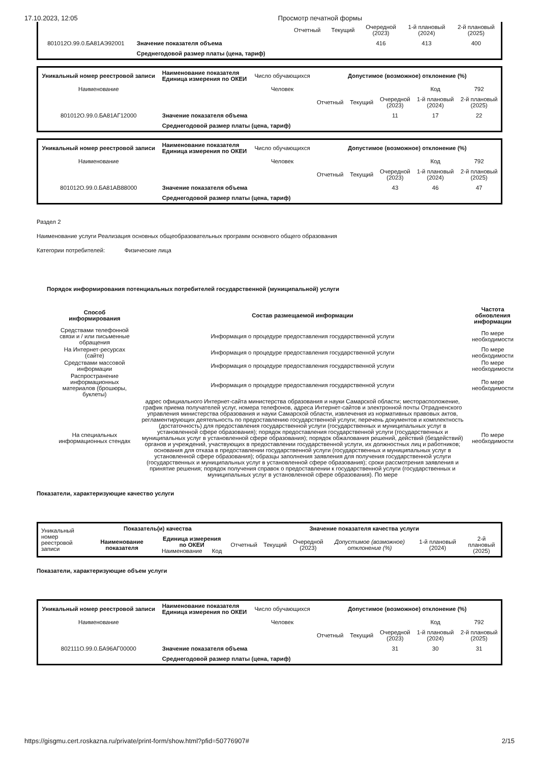17.10.2023, 12:05 Просмотр печатной формы
| | | Отчетный | Текущий | Очередной (2023) | 1-й плановый (2024) | 2-й плановый (2025) |
| 801012О.99.0.БА81АЭ92001 | Значение показателя объема | | | 416 | 413 | 400 |
| | Среднегодовой размер платы (цена, тариф) | | | | | |
| Уникальный номер реестровой записи | Наименование показателя Единица измерения по ОКЕИ | Число обучающихся | Допустимое (возможное) отклонение (%) | | | | |
| Наименование | | Человек | | | | Код | 792 |
| | | | Отчетный | Текущий | Очередной (2023) | 1-й плановый (2024) | 2-й плановый (2025) |
| 801012О.99.0.БА81АГ12000 | Значение показателя объема | | | | 11 | 17 | 22 |
| | Среднегодовой размер платы (цена, тариф) | | | | | | |
| Уникальный номер реестровой записи | Наименование показателя Единица измерения по ОКЕИ | Число обучающихся | Допустимое (возможное) отклонение (%) | | | | |
| Наименование | | Человек | | | | Код | 792 |
| | | | Отчетный | Текущий | Очередной (2023) | 1-й плановый (2024) | 2-й плановый (2025) |
| 801012О.99.0.БА81АВ88000 | Значение показателя объема | | | | 43 | 46 | 47 |
| | Среднегодовой размер платы (цена, тариф) | | | | | | |
Раздел 2
Наименование услуги Реализация основных общеобразовательных программ основного общего образования
Категории потребителей: Физические лица
Порядок информирования потенциальных потребителей государственной (муниципальной) услуги
| Способ информирования | Состав размещаемой информации | Частота обновления информации |
| --- | --- | --- |
| Средствами телефонной связи и / или письменные обращения | Информация о процедуре предоставления государственной услуги | По мере необходимости |
| На Интернет-ресурсах (сайте) | Информация о процедуре предоставления государственной услуги | По мере необходимости |
| Средствами массовой информации | Информация о процедуре предоставления государственной услуги | По мере необходимости |
| Распространение информационных материалов (брошюры, буклеты) | Информация о процедуре предоставления государственной услуги | По мере необходимости |
| На специальных информационных стендах | адрес официального Интернет-сайта министерства образования и науки Самарской области; месторасположение, график приема получателей услуг, номера телефонов, адреса Интернет-сайтов и электронной почты Отрадненского управления министерства образования и науки Самарской области, извлечения из нормативных правовых актов, регламентирующих деятельность по предоставлению государственной услуги; перечень документов и комплектность (достаточность) для предоставления государственной услуги (государственных и муниципальных услуг в установленной сфере образования); порядок предоставления государственной услуги (государственных и муниципальных услуг в установленной сфере образования); порядок обжалования решений, действий (бездействий) органов и учреждений, участвующих в предоставлении государственной услуги, их должностных лиц и работников; основания для отказа в предоставлении государственной услуги (государственных и муниципальных услуг в установленной сфере образования); образцы заполнения заявления для получения государственной услуги (государственных и муниципальных услуг в установленной сфере образования); сроки рассмотрения заявления и принятие решения; порядок получения справок о предоставлении к государственной услуги (государственных и муниципальных услуг в установленной сфере образования). По мере | По мере необходимости |
Показатели, характеризующие качество услуги
| Уникальный номер реестровой записи | Показатель(и) качества | | Значение показателя качества услуги | | | | | |
| | Наименование показателя | Единица измерения по ОКЕИ Наименование Код | Отчетный | Текущий | Очередной (2023) | Допустимое (возможное) отклонение (%) | 1-й плановый (2024) | 2-й плановый (2025) |
Показатели, характеризующие объем услуги
| Уникальный номер реестровой записи | Наименование показателя Единица измерения по ОКЕИ | Число обучающихся | Допустимое (возможное) отклонение (%) | | | | |
| Наименование | | Человек | | | | Код | 792 |
| | | | Отчетный | Текущий | Очередной (2023) | 1-й плановый (2024) | 2-й плановый (2025) |
| 802111О.99.0.БА96АГ00000 | Значение показателя объема | | | | 31 | 30 | 31 |
| | Среднегодовой размер платы (цена, тариф) | | | | | | |
https://gisgmu.cert.roskazna.ru/private/print-form/show.html?pfid=50776907# 2/15